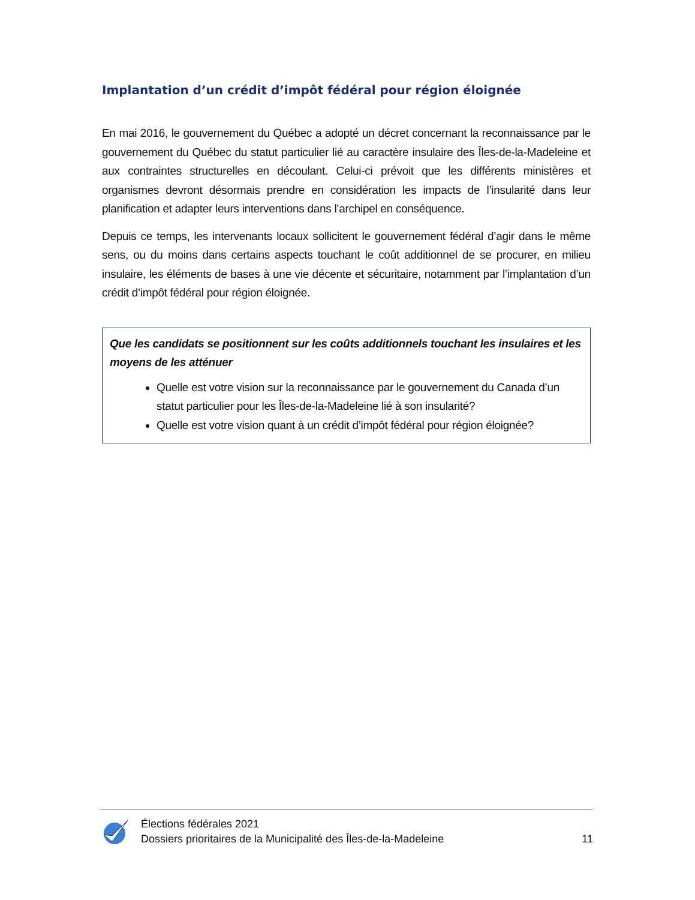Implantation d’un crédit d’impôt fédéral pour région éloignée
En mai 2016, le gouvernement du Québec a adopté un décret concernant la reconnaissance par le gouvernement du Québec du statut particulier lié au caractère insulaire des Îles-de-la-Madeleine et aux contraintes structurelles en découlant. Celui-ci prévoit que les différents ministères et organismes devront désormais prendre en considération les impacts de l’insularité dans leur planification et adapter leurs interventions dans l’archipel en conséquence.
Depuis ce temps, les intervenants locaux sollicitent le gouvernement fédéral d’agir dans le même sens, ou du moins dans certains aspects touchant le coût additionnel de se procurer, en milieu insulaire, les éléments de bases à une vie décente et sécuritaire, notamment par l’implantation d’un crédit d’impôt fédéral pour région éloignée.
Que les candidats se positionnent sur les coûts additionnels touchant les insulaires et les moyens de les atténuer
Quelle est votre vision sur la reconnaissance par le gouvernement du Canada d’un statut particulier pour les Îles-de-la-Madeleine lié à son insularité?
Quelle est votre vision quant à un crédit d’impôt fédéral pour région éloignée?
Élections fédérales 2021
Dossiers prioritaires de la Municipalité des Îles-de-la-Madeleine
11